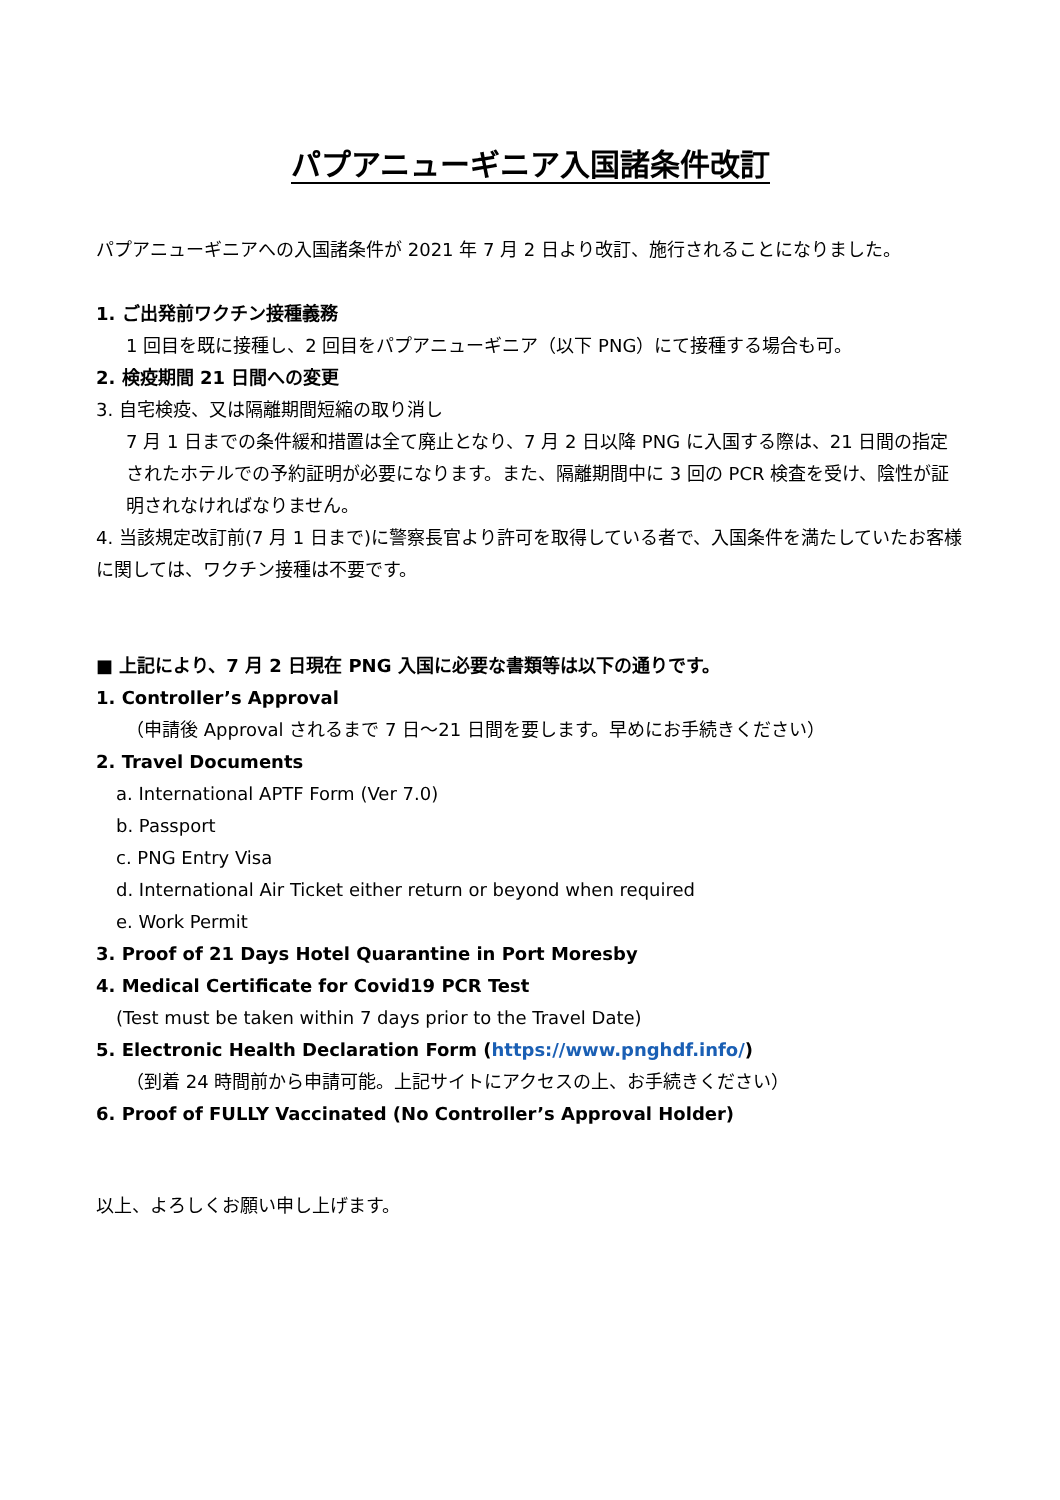パプアニューギニア入国諸条件改訂
パプアニューギニアへの入国諸条件が 2021 年 7 月 2 日より改訂、施行されることになりました。
1. ご出発前ワクチン接種義務
1 回目を既に接種し、2 回目をパプアニューギニア（以下 PNG）にて接種する場合も可。
2. 検疫期間 21 日間への変更
3. 自宅検疫、又は隔離期間短縮の取り消し
7 月 1 日までの条件緩和措置は全て廃止となり、7 月 2 日以降 PNG に入国する際は、21 日間の指定されたホテルでの予約証明が必要になります。また、隔離期間中に 3 回の PCR 検査を受け、陰性が証明されなければなりません。
4. 当該規定改訂前(7 月 1 日まで)に警察長官より許可を取得している者で、入国条件を満たしていたお客様に関しては、ワクチン接種は不要です。
■ 上記により、7 月 2 日現在 PNG 入国に必要な書類等は以下の通りです。
1. Controller’s Approval
（申請後 Approval されるまで 7 日～21 日間を要します。早めにお手続きください）
2. Travel Documents
a. International APTF Form (Ver 7.0)
b. Passport
c. PNG Entry Visa
d. International Air Ticket either return or beyond when required
e. Work Permit
3. Proof of 21 Days Hotel Quarantine in Port Moresby
4. Medical Certificate for Covid19 PCR Test
(Test must be taken within 7 days prior to the Travel Date)
5. Electronic Health Declaration Form (https://www.pnghdf.info/)
（到着 24 時間前から申請可能。上記サイトにアクセスの上、お手続きください）
6. Proof of FULLY Vaccinated (No Controller’s Approval Holder)
以上、よろしくお願い申し上げます。